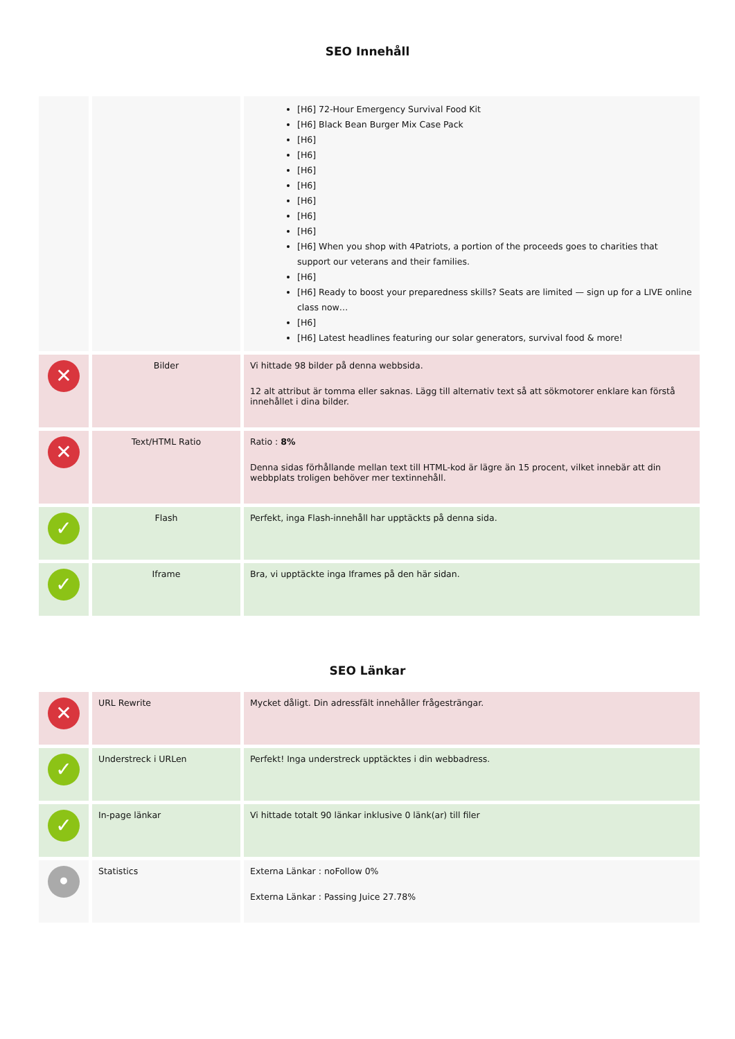SEO Innehåll
| | | [H6] 72-Hour Emergency Survival Food Kit [H6] Black Bean Burger Mix Case Pack [H6] [H6] [H6] [H6] [H6] [H6] [H6] [H6] When you shop with 4Patriots, a portion of the proceeds goes to charities that support our veterans and their families. [H6] [H6] Ready to boost your preparedness skills? Seats are limited — sign up for a LIVE online class now… [H6] [H6] Latest headlines featuring our solar generators, survival food & more! |
| ✕ | Bilder | Vi hittade 98 bilder på denna webbsida. 12 alt attribut är tomma eller saknas. Lägg till alternativ text så att sökmotorer enklare kan förstå innehållet i dina bilder. |
| ✕ | Text/HTML Ratio | Ratio : 8% Denna sidas förhållande mellan text till HTML-kod är lägre än 15 procent, vilket innebär att din webbplats troligen behöver mer textinnehåll. |
| ✓ | Flash | Perfekt, inga Flash-innehåll har upptäckts på denna sida. |
| ✓ | Iframe | Bra, vi upptäckte inga Iframes på den här sidan. |
SEO Länkar
| ✕ | URL Rewrite | Mycket dåligt. Din adressfält innehåller frågesträngar. |
| ✓ | Understreck i URLen | Perfekt! Inga understreck upptäcktes i din webbadress. |
| ✓ | In-page länkar | Vi hittade totalt 90 länkar inklusive 0 länk(ar) till filer |
| • | Statistics | Externa Länkar : noFollow 0% Externa Länkar : Passing Juice 27.78% |